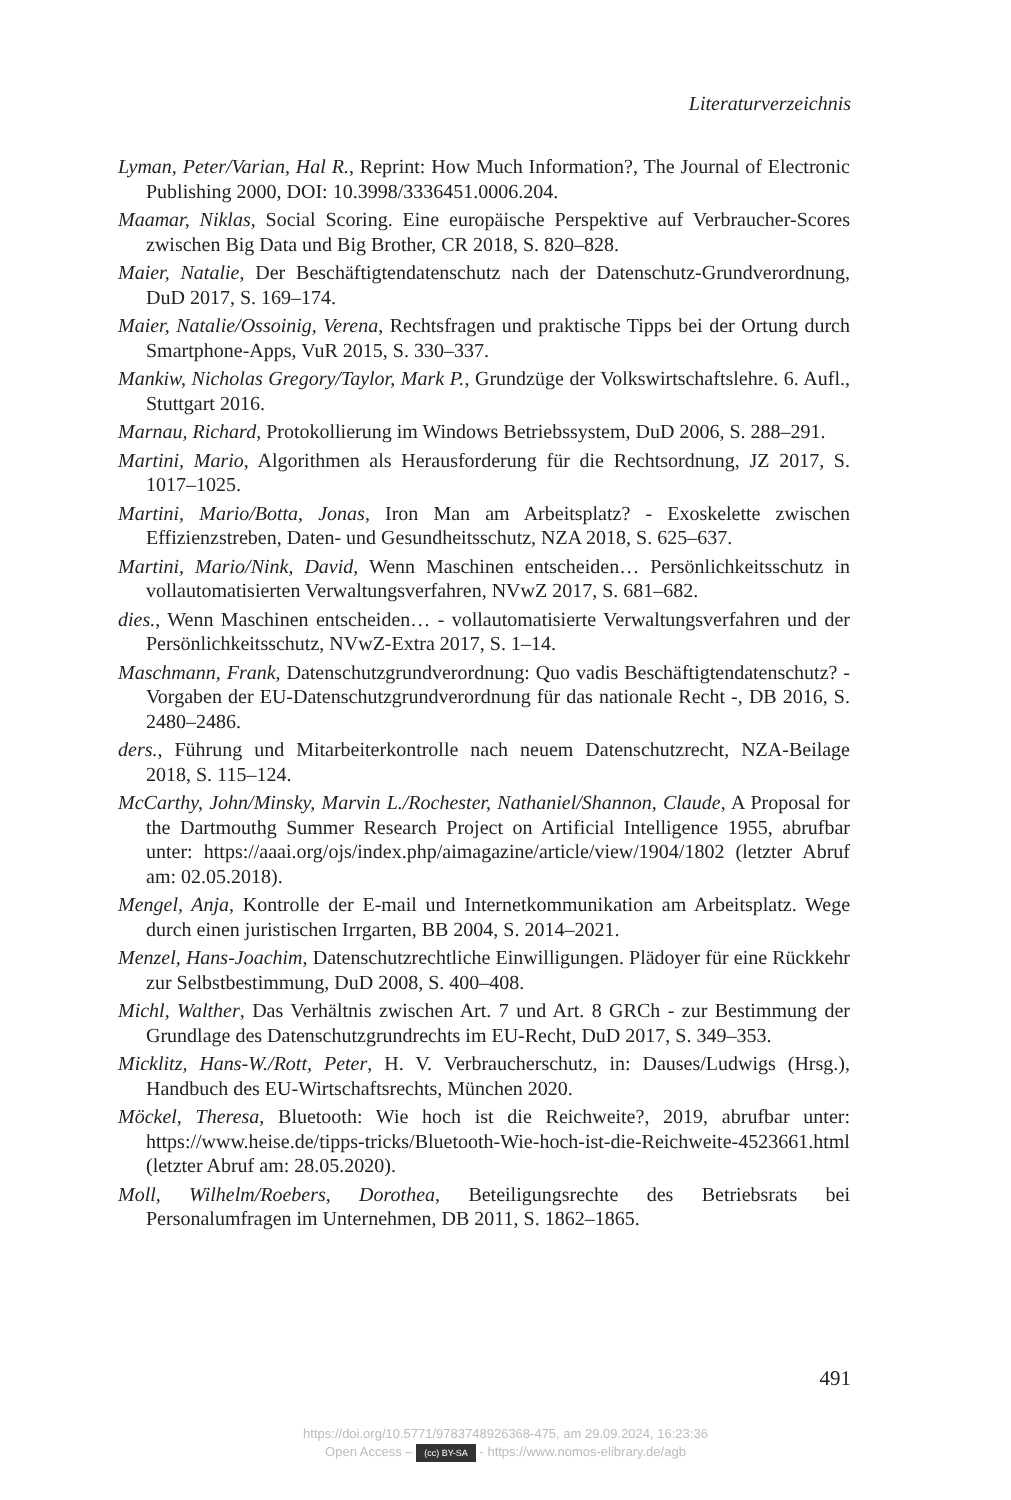Literaturverzeichnis
Lyman, Peter/Varian, Hal R., Reprint: How Much Information?, The Journal of Electronic Publishing 2000, DOI: 10.3998/3336451.0006.204.
Maamar, Niklas, Social Scoring. Eine europäische Perspektive auf Verbraucher-Scores zwischen Big Data und Big Brother, CR 2018, S. 820–828.
Maier, Natalie, Der Beschäftigtendatenschutz nach der Datenschutz-Grundverordnung, DuD 2017, S. 169–174.
Maier, Natalie/Ossoinig, Verena, Rechtsfragen und praktische Tipps bei der Ortung durch Smartphone-Apps, VuR 2015, S. 330–337.
Mankiw, Nicholas Gregory/Taylor, Mark P., Grundzüge der Volkswirtschaftslehre. 6. Aufl., Stuttgart 2016.
Marnau, Richard, Protokollierung im Windows Betriebssystem, DuD 2006, S. 288–291.
Martini, Mario, Algorithmen als Herausforderung für die Rechtsordnung, JZ 2017, S. 1017–1025.
Martini, Mario/Botta, Jonas, Iron Man am Arbeitsplatz? - Exoskelette zwischen Effizienzstreben, Daten- und Gesundheitsschutz, NZA 2018, S. 625–637.
Martini, Mario/Nink, David, Wenn Maschinen entscheiden… Persönlichkeitsschutz in vollautomatisierten Verwaltungsverfahren, NVwZ 2017, S. 681–682.
dies., Wenn Maschinen entscheiden… - vollautomatisierte Verwaltungsverfahren und der Persönlichkeitsschutz, NVwZ-Extra 2017, S. 1–14.
Maschmann, Frank, Datenschutzgrundverordnung: Quo vadis Beschäftigtendatenschutz? - Vorgaben der EU-Datenschutzgrundverordnung für das nationale Recht -, DB 2016, S. 2480–2486.
ders., Führung und Mitarbeiterkontrolle nach neuem Datenschutzrecht, NZA-Beilage 2018, S. 115–124.
McCarthy, John/Minsky, Marvin L./Rochester, Nathaniel/Shannon, Claude, A Proposal for the Dartmouthg Summer Research Project on Artificial Intelligence 1955, abrufbar unter: https://aaai.org/ojs/index.php/aimagazine/article/view/1904/1802 (letzter Abruf am: 02.05.2018).
Mengel, Anja, Kontrolle der E-mail und Internetkommunikation am Arbeitsplatz. Wege durch einen juristischen Irrgarten, BB 2004, S. 2014–2021.
Menzel, Hans-Joachim, Datenschutzrechtliche Einwilligungen. Plädoyer für eine Rückkehr zur Selbstbestimmung, DuD 2008, S. 400–408.
Michl, Walther, Das Verhältnis zwischen Art. 7 und Art. 8 GRCh - zur Bestimmung der Grundlage des Datenschutzgrundrechts im EU-Recht, DuD 2017, S. 349–353.
Micklitz, Hans-W./Rott, Peter, H. V. Verbraucherschutz, in: Dauses/Ludwigs (Hrsg.), Handbuch des EU-Wirtschaftsrechts, München 2020.
Möckel, Theresa, Bluetooth: Wie hoch ist die Reichweite?, 2019, abrufbar unter: https://www.heise.de/tipps-tricks/Bluetooth-Wie-hoch-ist-die-Reichweite-4523661.html (letzter Abruf am: 28.05.2020).
Moll, Wilhelm/Roebers, Dorothea, Beteiligungsrechte des Betriebsrats bei Personalumfragen im Unternehmen, DB 2011, S. 1862–1865.
491
https://doi.org/10.5771/9783748926368-475, am 29.09.2024, 16:23:36
Open Access – (cc) BY-SA - https://www.nomos-elibrary.de/agb